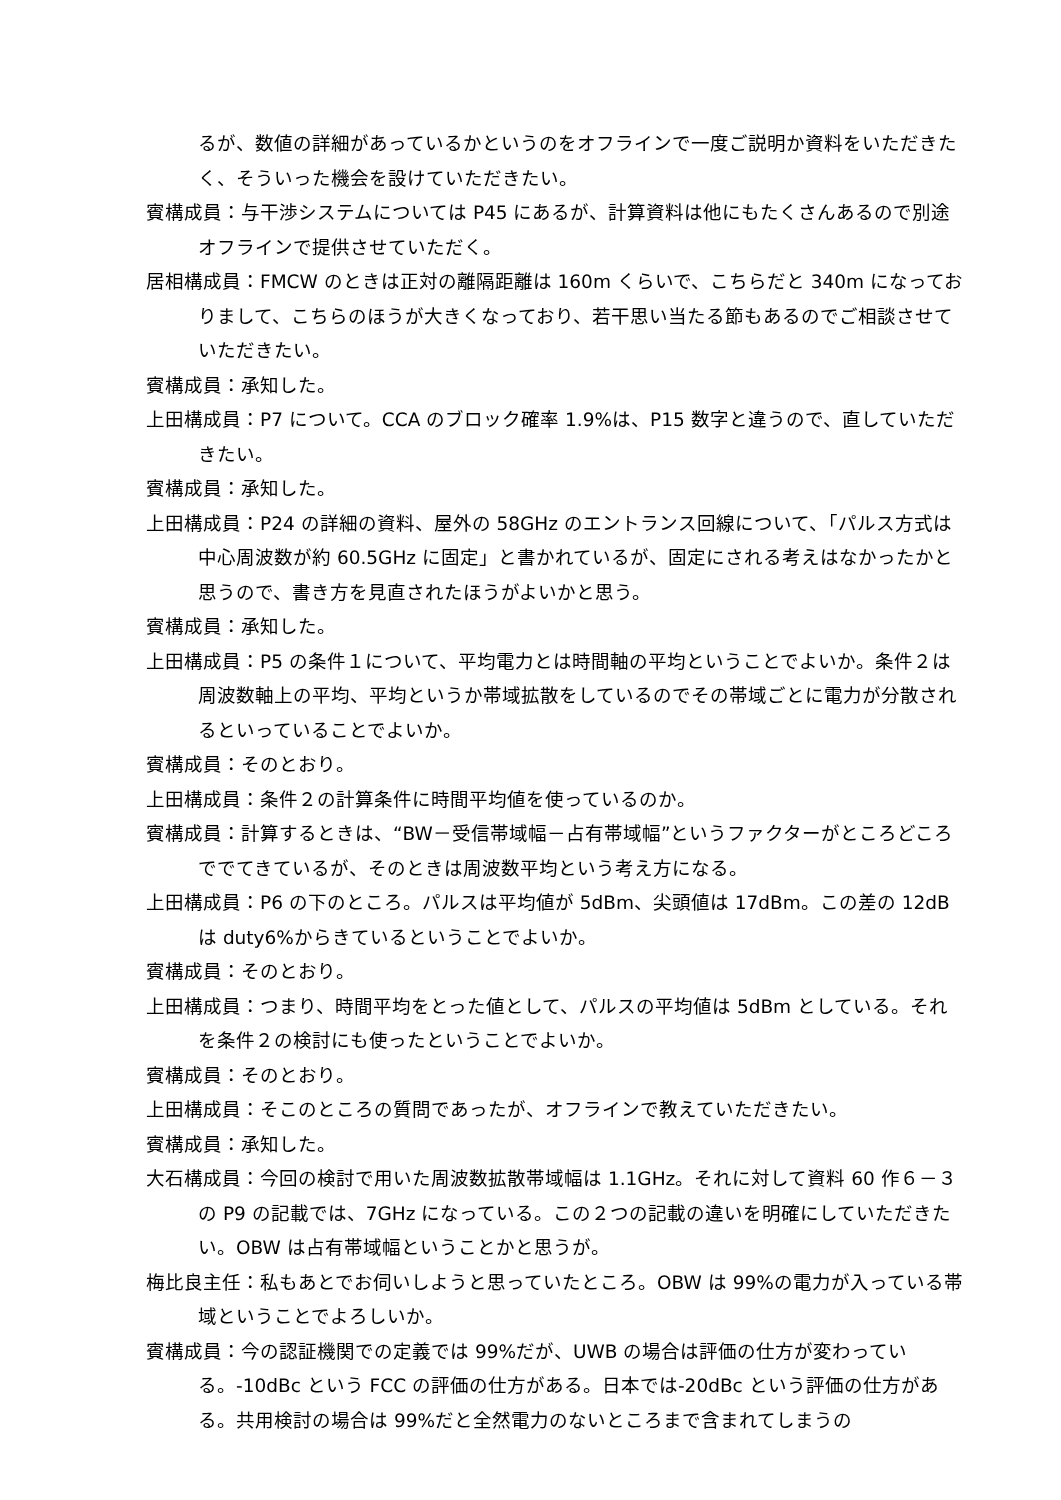るが、数値の詳細があっているかというのをオフラインで一度ご説明か資料をいただきたく、そういった機会を設けていただきたい。
賓構成員：与干渉システムについては P45 にあるが、計算資料は他にもたくさんあるので別途オフラインで提供させていただく。
居相構成員：FMCW のときは正対の離隔距離は 160m くらいで、こちらだと 340m になっておりまして、こちらのほうが大きくなっており、若干思い当たる節もあるのでご相談させていただきたい。
賓構成員：承知した。
上田構成員：P7 について。CCA のブロック確率 1.9%は、P15 数字と違うので、直していただきたい。
賓構成員：承知した。
上田構成員：P24 の詳細の資料、屋外の 58GHz のエントランス回線について、「パルス方式は中心周波数が約 60.5GHz に固定」と書かれているが、固定にされる考えはなかったかと思うので、書き方を見直されたほうがよいかと思う。
賓構成員：承知した。
上田構成員：P5 の条件１について、平均電力とは時間軸の平均ということでよいか。条件２は周波数軸上の平均、平均というか帯域拡散をしているのでその帯域ごとに電力が分散されるといっていることでよいか。
賓構成員：そのとおり。
上田構成員：条件２の計算条件に時間平均値を使っているのか。
賓構成員：計算するときは、“BW－受信帯域幅－占有帯域幅”というファクターがところどころででてきているが、そのときは周波数平均という考え方になる。
上田構成員：P6 の下のところ。パルスは平均値が 5dBm、尖頭値は 17dBm。この差の 12dB は duty6%からきているということでよいか。
賓構成員：そのとおり。
上田構成員：つまり、時間平均をとった値として、パルスの平均値は 5dBm としている。それを条件２の検討にも使ったということでよいか。
賓構成員：そのとおり。
上田構成員：そこのところの質問であったが、オフラインで教えていただきたい。
賓構成員：承知した。
大石構成員：今回の検討で用いた周波数拡散帯域幅は 1.1GHz。それに対して資料 60 作６－３の P9 の記載では、7GHz になっている。この２つの記載の違いを明確にしていただきたい。OBW は占有帯域幅ということかと思うが。
梅比良主任：私もあとでお伺いしようと思っていたところ。OBW は 99%の電力が入っている帯域ということでよろしいか。
賓構成員：今の認証機関での定義では 99%だが、UWB の場合は評価の仕方が変わっている。-10dBc という FCC の評価の仕方がある。日本では-20dBc という評価の仕方がある。共用検討の場合は 99%だと全然電力のないところまで含まれてしまうの